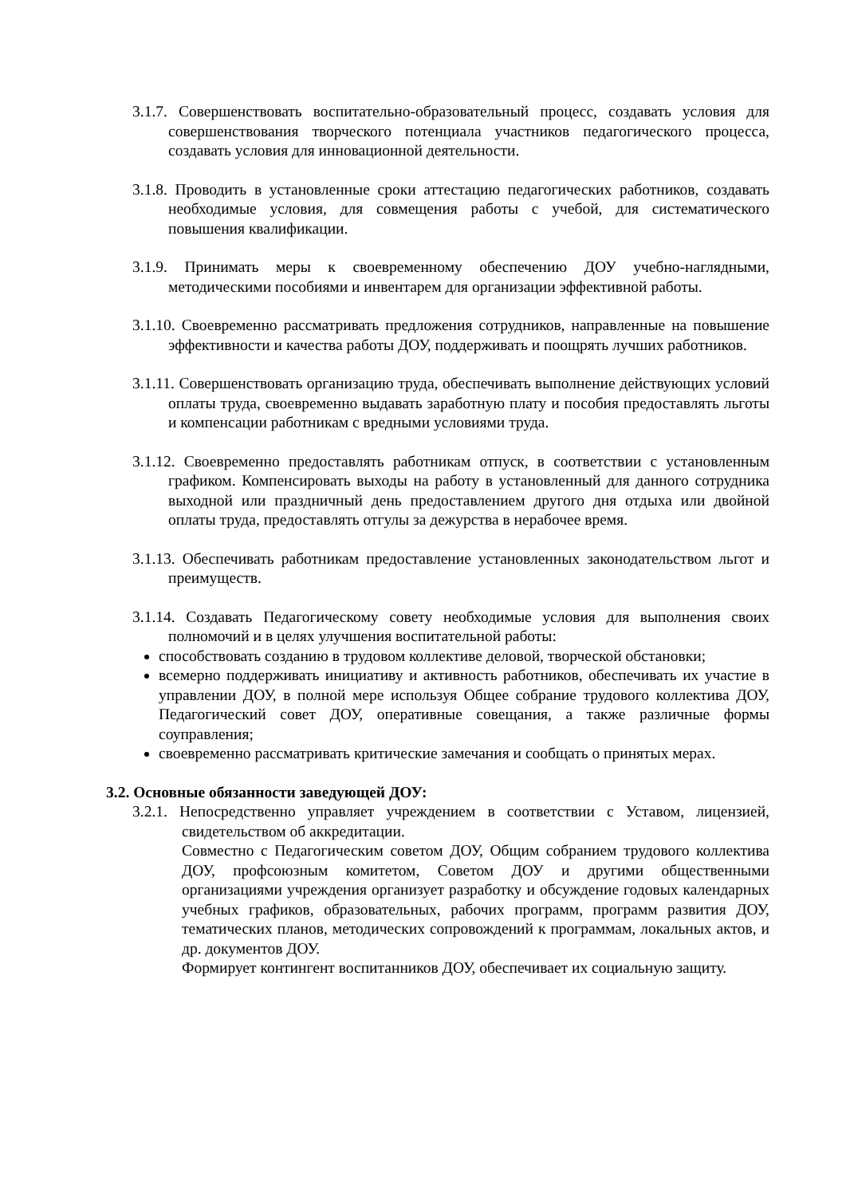3.1.7. Совершенствовать воспитательно-образовательный процесс, создавать условия для совершенствования творческого потенциала участников педагогического процесса, создавать условия для инновационной деятельности.
3.1.8. Проводить в установленные сроки аттестацию педагогических работников, создавать необходимые условия, для совмещения работы с учебой, для систематического повышения квалификации.
3.1.9. Принимать меры к своевременному обеспечению ДОУ учебно-наглядными, методическими пособиями и инвентарем для организации эффективной работы.
3.1.10. Своевременно рассматривать предложения сотрудников, направленные на повышение эффективности и качества работы ДОУ, поддерживать и поощрять лучших работников.
3.1.11. Совершенствовать организацию труда, обеспечивать выполнение действующих условий оплаты труда, своевременно выдавать заработную плату и пособия предоставлять льготы и компенсации работникам с вредными условиями труда.
3.1.12. Своевременно предоставлять работникам отпуск, в соответствии с установленным графиком. Компенсировать выходы на работу в установленный для данного сотрудника выходной или праздничный день предоставлением другого дня отдыха или двойной оплаты труда, предоставлять отгулы за дежурства в нерабочее время.
3.1.13. Обеспечивать работникам предоставление установленных законодательством льгот и преимуществ.
3.1.14. Создавать Педагогическому совету необходимые условия для выполнения своих полномочий и в целях улучшения воспитательной работы:
способствовать созданию в трудовом коллективе деловой, творческой обстановки;
всемерно поддерживать инициативу и активность работников, обеспечивать их участие в управлении ДОУ, в полной мере используя Общее собрание трудового коллектива ДОУ, Педагогический совет ДОУ, оперативные совещания, а также различные формы соуправления;
своевременно рассматривать критические замечания и сообщать о принятых мерах.
3.2. Основные обязанности заведующей ДОУ:
3.2.1. Непосредственно управляет учреждением в соответствии с Уставом, лицензией, свидетельством об аккредитации.
Совместно с Педагогическим советом ДОУ, Общим собранием трудового коллектива ДОУ, профсоюзным комитетом, Советом ДОУ и другими общественными организациями учреждения организует разработку и обсуждение годовых календарных учебных графиков, образовательных, рабочих программ, программ развития ДОУ, тематических планов, методических сопровождений к программам, локальных актов, и др. документов ДОУ.
Формирует контингент воспитанников ДОУ, обеспечивает их социальную защиту.